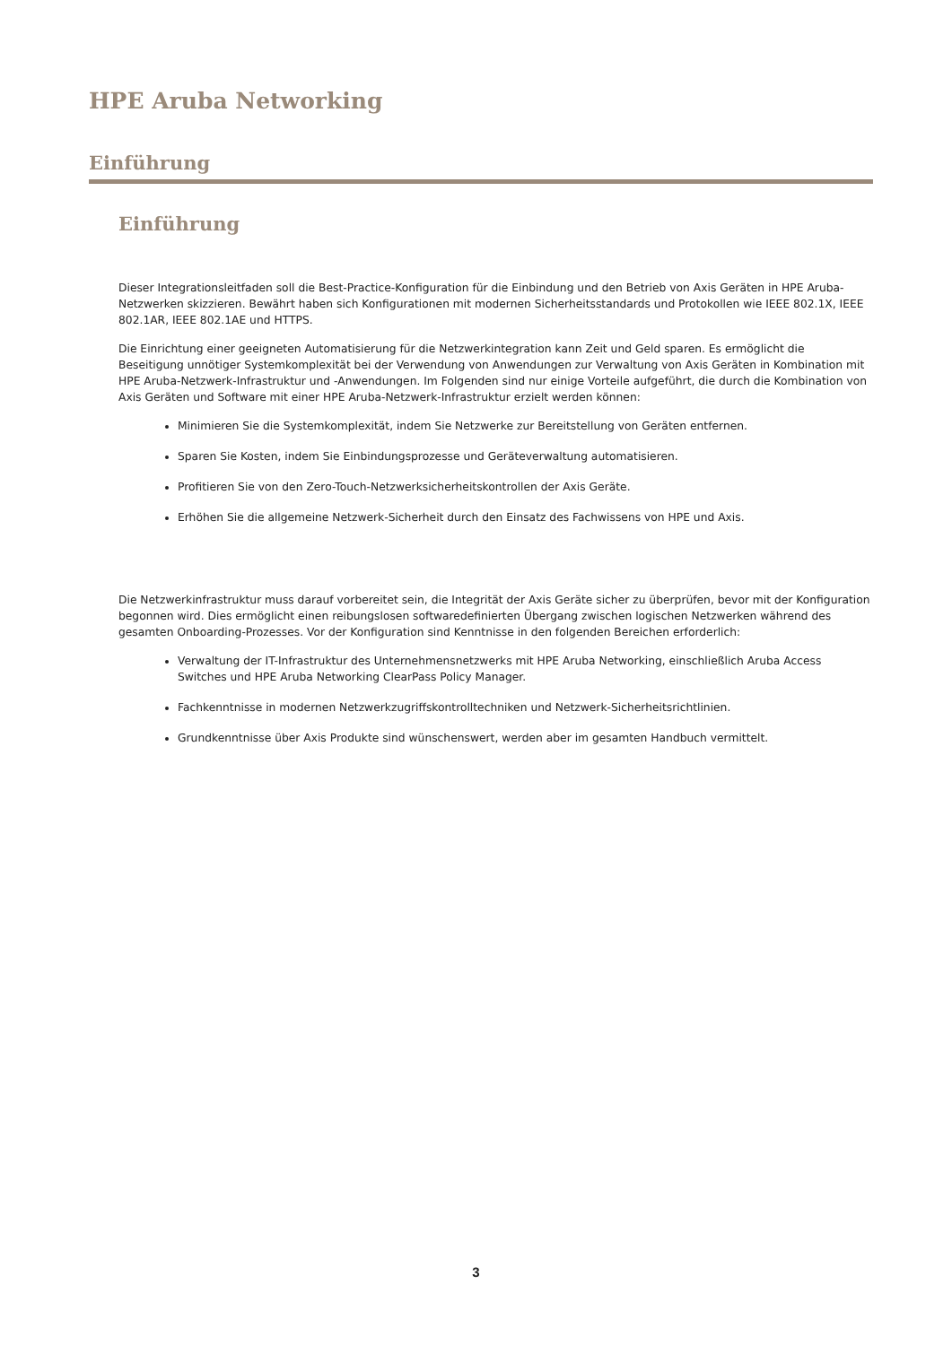HPE Aruba Networking
Einführung
Einführung
Dieser Integrationsleitfaden soll die Best-Practice-Konfiguration für die Einbindung und den Betrieb von Axis Geräten in HPE Aruba-Netzwerken skizzieren. Bewährt haben sich Konfigurationen mit modernen Sicherheitsstandards und Protokollen wie IEEE 802.1X, IEEE 802.1AR, IEEE 802.1AE und HTTPS.
Die Einrichtung einer geeigneten Automatisierung für die Netzwerkintegration kann Zeit und Geld sparen. Es ermöglicht die Beseitigung unnötiger Systemkomplexität bei der Verwendung von Anwendungen zur Verwaltung von Axis Geräten in Kombination mit HPE Aruba-Netzwerk-Infrastruktur und -Anwendungen. Im Folgenden sind nur einige Vorteile aufgeführt, die durch die Kombination von Axis Geräten und Software mit einer HPE Aruba-Netzwerk-Infrastruktur erzielt werden können:
Minimieren Sie die Systemkomplexität, indem Sie Netzwerke zur Bereitstellung von Geräten entfernen.
Sparen Sie Kosten, indem Sie Einbindungsprozesse und Geräteverwaltung automatisieren.
Profitieren Sie von den Zero-Touch-Netzwerksicherheitskontrollen der Axis Geräte.
Erhöhen Sie die allgemeine Netzwerk-Sicherheit durch den Einsatz des Fachwissens von HPE und Axis.
Die Netzwerkinfrastruktur muss darauf vorbereitet sein, die Integrität der Axis Geräte sicher zu überprüfen, bevor mit der Konfiguration begonnen wird. Dies ermöglicht einen reibungslosen softwaredefinierten Übergang zwischen logischen Netzwerken während des gesamten Onboarding-Prozesses. Vor der Konfiguration sind Kenntnisse in den folgenden Bereichen erforderlich:
Verwaltung der IT-Infrastruktur des Unternehmensnetzwerks mit HPE Aruba Networking, einschließlich Aruba Access Switches und HPE Aruba Networking ClearPass Policy Manager.
Fachkenntnisse in modernen Netzwerkzugriffskontrolltechniken und Netzwerk-Sicherheitsrichtlinien.
Grundkenntnisse über Axis Produkte sind wünschenswert, werden aber im gesamten Handbuch vermittelt.
3